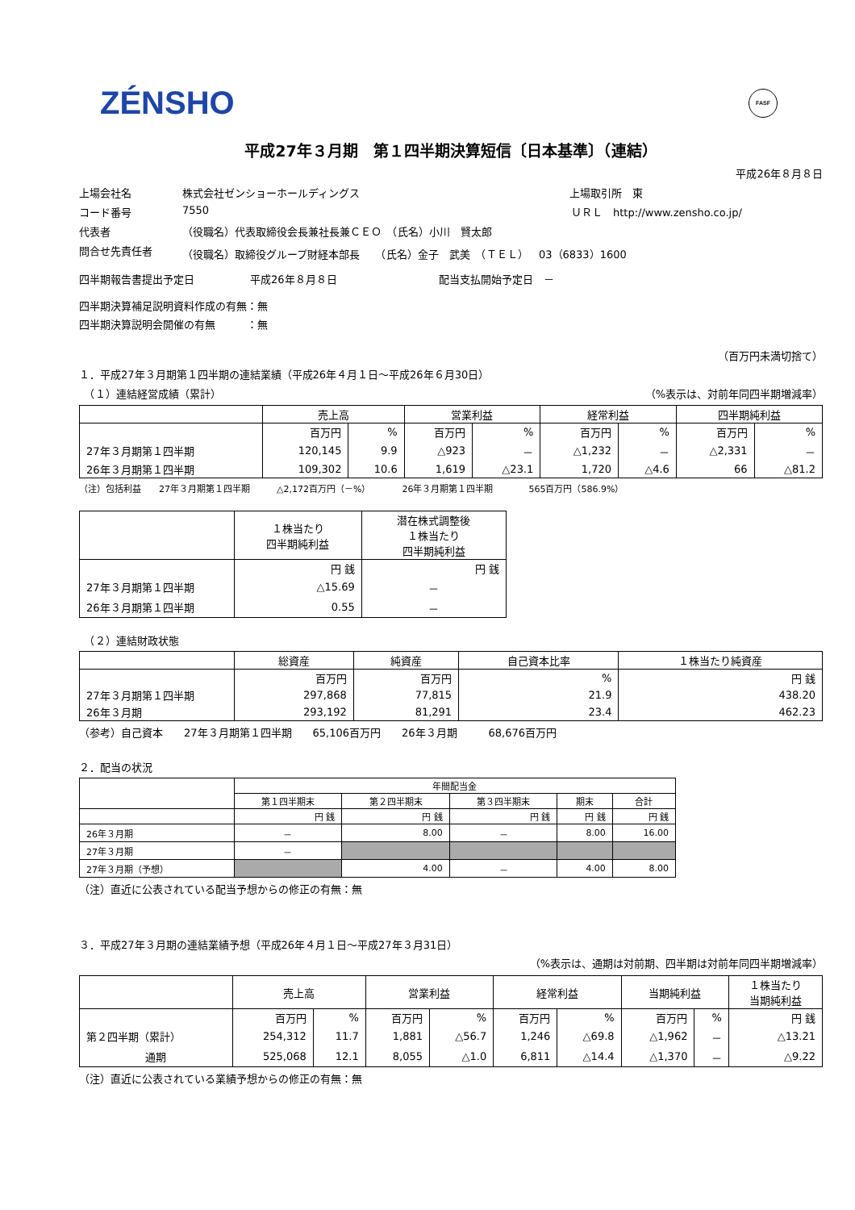ZÉNSHO FASF
平成27年３月期　第１四半期決算短信〔日本基準〕（連結）
平成26年８月８日
上場会社名 株式会社ゼンショーホールディングス 上場取引所　東
コード番号 7550 ＵＲＬ　http://www.zensho.co.jp/
代表者 （役職名）代表取締役会長兼社長兼ＣＥＯ　（氏名）小川　賢太郎
問合せ先責任者 （役職名）取締役グループ財経本部長　　（氏名）金子　武美　（ＴＥＬ）　03（6833）1600
四半期報告書提出予定日 平成26年８月８日 配当支払開始予定日　－
四半期決算補足説明資料作成の有無：無
四半期決算説明会開催の有無　　　：無
（百万円未満切捨て）
１．平成27年３月期第１四半期の連結業績（平成26年４月１日～平成26年６月30日）
　（１）連結経営成績（累計） （%表示は、対前年同四半期増減率）
| | 売上高 | | 営業利益 | | 経常利益 | | 四半期純利益 | |
| --- | --- | --- | --- | --- | --- | --- | --- | --- |
| | 百万円 | % | 百万円 | % | 百万円 | % | 百万円 | % |
| 27年３月期第１四半期 | 120,145 | 9.9 | △923 | － | △1,232 | － | △2,331 | － |
| 26年３月期第１四半期 | 109,302 | 10.6 | 1,619 | △23.1 | 1,720 | △4.6 | 66 | △81.2 |
（注）包括利益　　27年３月期第１四半期　　　△2,172百万円（－%）　　　　26年３月期第１四半期　　　　565百万円（586.9%）
| | １株当たり 四半期純利益 | 潜在株式調整後 １株当たり 四半期純利益 |
| --- | --- | --- |
| | 円 銭 | 円 銭 |
| 27年３月期第１四半期 | △15.69 | － |
| 26年３月期第１四半期 | 0.55 | － |
　（２）連結財政状態
| | 総資産 | 純資産 | 自己資本比率 | １株当たり純資産 |
| --- | --- | --- | --- | --- |
| | 百万円 | 百万円 | % | 円 銭 |
| 27年３月期第１四半期 | 297,868 | 77,815 | 21.9 | 438.20 |
| 26年３月期 | 293,192 | 81,291 | 23.4 | 462.23 |
（参考）自己資本　　27年３月期第１四半期　　65,106百万円　　26年３月期　　　68,676百万円
２．配当の状況
| | 年間配当金 | | | | |
| --- | --- | --- | --- | --- | --- |
| | 第１四半期末 | 第２四半期末 | 第３四半期末 | 期末 | 合計 |
| | 円 銭 | 円 銭 | 円 銭 | 円 銭 | 円 銭 |
| 26年３月期 | － | 8.00 | － | 8.00 | 16.00 |
| 27年３月期 | － | | | | |
| 27年３月期（予想） | | 4.00 | － | 4.00 | 8.00 |
（注）直近に公表されている配当予想からの修正の有無：無
３．平成27年３月期の連結業績予想（平成26年４月１日～平成27年３月31日）
（%表示は、通期は対前期、四半期は対前年同四半期増減率）
| | 売上高 | | 営業利益 | | 経常利益 | | 当期純利益 | | １株当たり 当期純利益 |
| --- | --- | --- | --- | --- | --- | --- | --- | --- | --- |
| | 百万円 | % | 百万円 | % | 百万円 | % | 百万円 | % | 円 銭 |
| 第２四半期（累計） | 254,312 | 11.7 | 1,881 | △56.7 | 1,246 | △69.8 | △1,962 | － | △13.21 |
| 通期 | 525,068 | 12.1 | 8,055 | △1.0 | 6,811 | △14.4 | △1,370 | － | △9.22 |
（注）直近に公表されている業績予想からの修正の有無：無